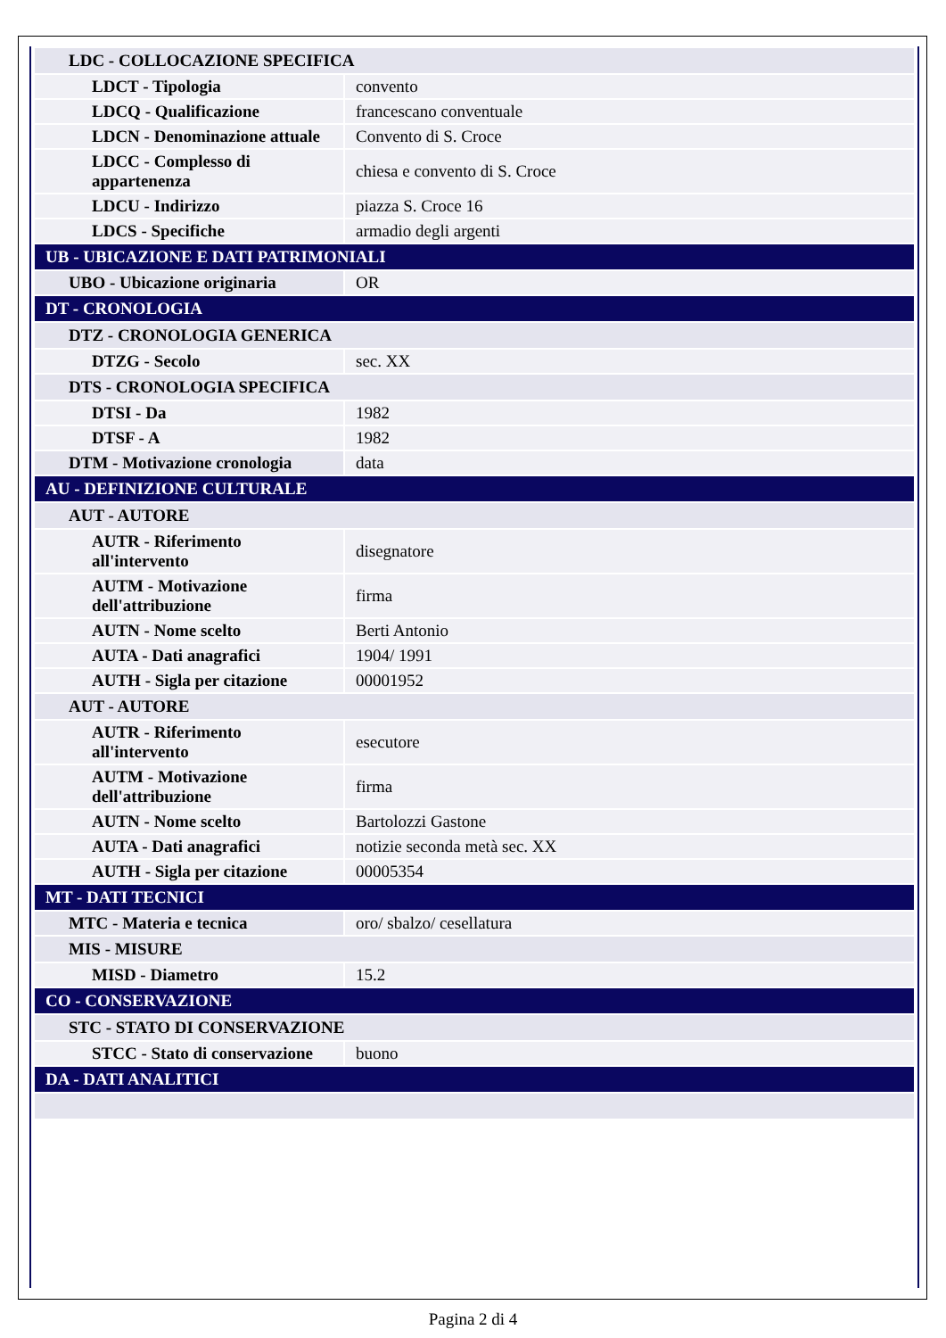| LDC - COLLOCAZIONE SPECIFICA | |
| LDCT - Tipologia | convento |
| LDCQ - Qualificazione | francescano conventuale |
| LDCN - Denominazione attuale | Convento di S. Croce |
| LDCC - Complesso di appartenenza | chiesa e convento di S. Croce |
| LDCU - Indirizzo | piazza S. Croce 16 |
| LDCS - Specifiche | armadio degli argenti |
| UB - UBICAZIONE E DATI PATRIMONIALI | |
| UBO - Ubicazione originaria | OR |
| DT - CRONOLOGIA | |
| DTZ - CRONOLOGIA GENERICA | |
| DTZG - Secolo | sec. XX |
| DTS - CRONOLOGIA SPECIFICA | |
| DTSI - Da | 1982 |
| DTSF - A | 1982 |
| DTM - Motivazione cronologia | data |
| AU - DEFINIZIONE CULTURALE | |
| AUT - AUTORE | |
| AUTR - Riferimento all'intervento | disegnatore |
| AUTM - Motivazione dell'attribuzione | firma |
| AUTN - Nome scelto | Berti Antonio |
| AUTA - Dati anagrafici | 1904/ 1991 |
| AUTH - Sigla per citazione | 00001952 |
| AUT - AUTORE | |
| AUTR - Riferimento all'intervento | esecutore |
| AUTM - Motivazione dell'attribuzione | firma |
| AUTN - Nome scelto | Bartolozzi Gastone |
| AUTA - Dati anagrafici | notizie seconda metà sec. XX |
| AUTH - Sigla per citazione | 00005354 |
| MT - DATI TECNICI | |
| MTC - Materia e tecnica | oro/ sbalzo/ cesellatura |
| MIS - MISURE | |
| MISD - Diametro | 15.2 |
| CO - CONSERVAZIONE | |
| STC - STATO DI CONSERVAZIONE | |
| STCC - Stato di conservazione | buono |
| DA - DATI ANALITICI | |
Pagina 2 di 4